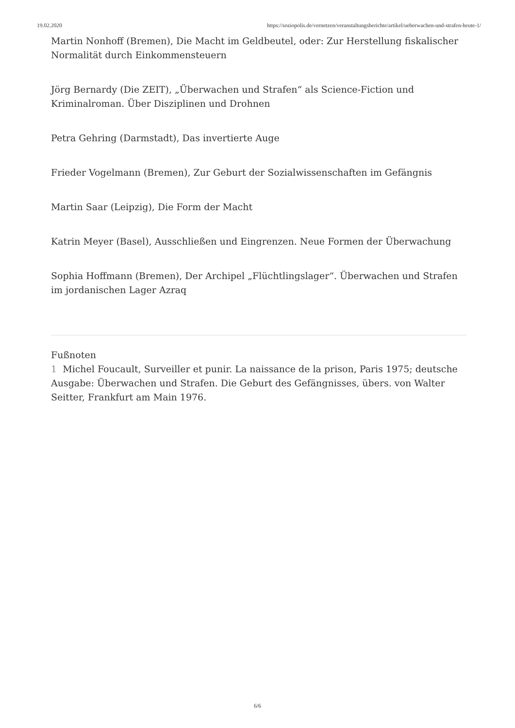19.02.2020 https://soziopolis.de/vernetzen/veranstaltungsberichte/artikel/ueberwachen-und-strafen-heute-1/
Martin Nonhoff (Bremen), Die Macht im Geldbeutel, oder: Zur Herstellung fiskalischer Normalität durch Einkommensteuern
Jörg Bernardy (Die ZEIT), „Überwachen und Strafen“ als Science-Fiction und Kriminalroman. Über Disziplinen und Drohnen
Petra Gehring (Darmstadt), Das invertierte Auge
Frieder Vogelmann (Bremen), Zur Geburt der Sozialwissenschaften im Gefängnis
Martin Saar (Leipzig), Die Form der Macht
Katrin Meyer (Basel), Ausschließen und Eingrenzen. Neue Formen der Überwachung
Sophia Hoffmann (Bremen), Der Archipel „Flüchtlingslager“. Überwachen und Strafen im jordanischen Lager Azraq
Fußnoten
1 Michel Foucault, Surveiller et punir. La naissance de la prison, Paris 1975; deutsche Ausgabe: Überwachen und Strafen. Die Geburt des Gefängnisses, übers. von Walter Seitter, Frankfurt am Main 1976.
6/6